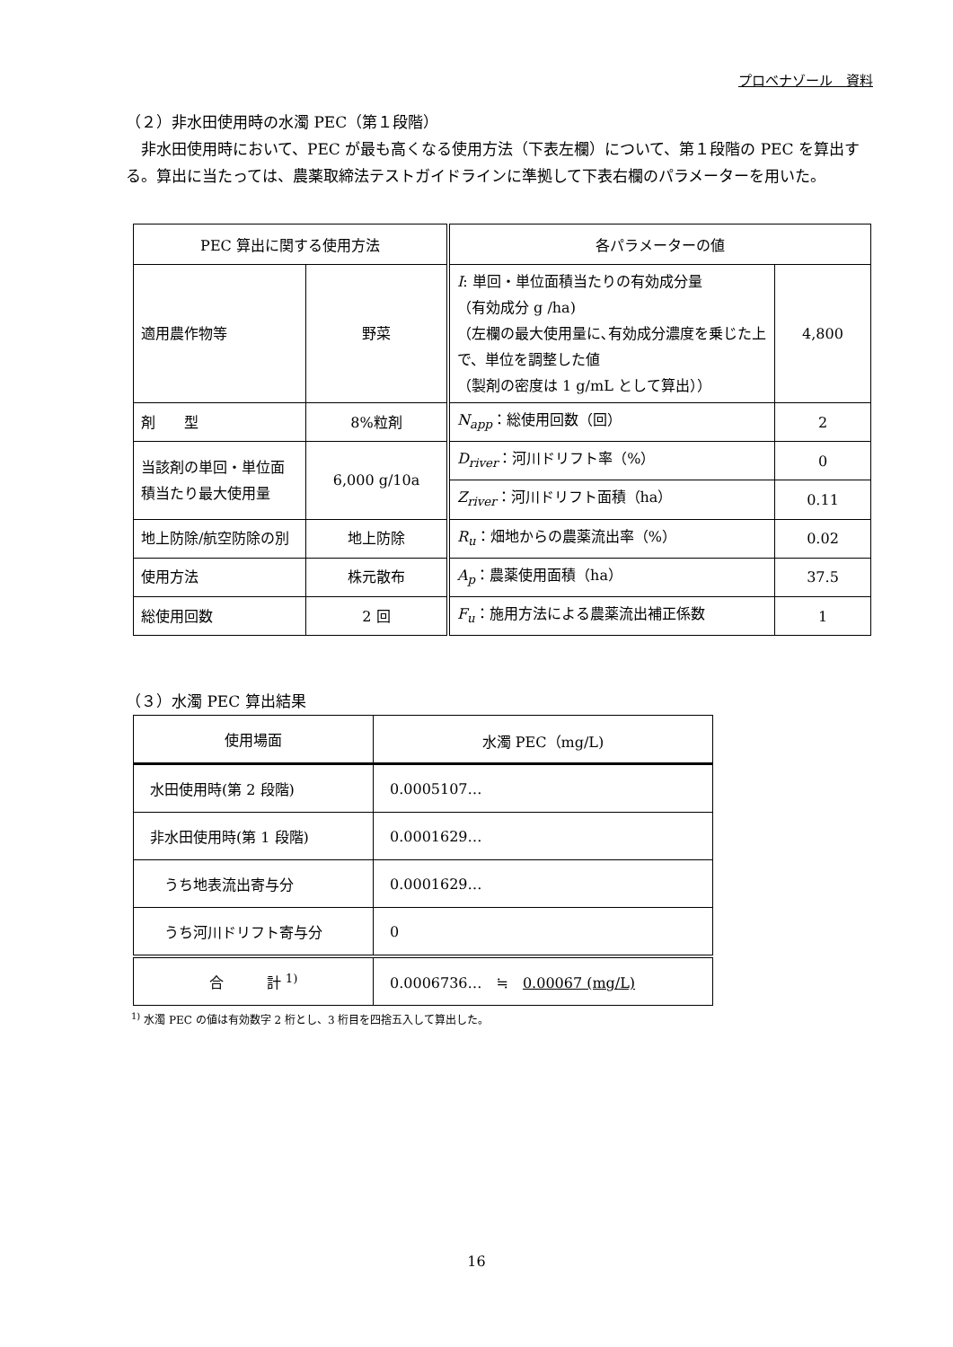プロベナゾール　資料
（２）非水田使用時の水濁 PEC（第１段階）
　非水田使用時において、PEC が最も高くなる使用方法（下表左欄）について、第１段階の PEC を算出する。算出に当たっては、農薬取締法テストガイドラインに準拠して下表右欄のパラメーターを用いた。
| PEC 算出に関する使用方法 | | 各パラメーターの値 | |
| --- | --- | --- | --- |
| 適用農作物等 | 野菜 | I : 単回・単位面積当たりの有効成分量 （有効成分 g /ha) （左欄の最大使用量に､有効成分濃度を乗じた上で、単位を調整した値 （製剤の密度は 1 g/mL として算出）） | 4,800 |
| 剤 型 | 8%粒剤 | N<sub>app</sub> ：総使用回数（回） | 2 |
| 当該剤の単回・単位面積当たり最大使用量 | 6,000 g/10a | D<sub>river</sub> ：河川ドリフト率（%） | 0 |
| | | Z<sub>river</sub> ：河川ドリフト面積（ha） | 0.11 |
| 地上防除/航空防除の別 | 地上防除 | R<sub>u</sub> ：畑地からの農薬流出率（%） | 0.02 |
| 使用方法 | 株元散布 | A<sub>p</sub> ：農薬使用面積（ha） | 37.5 |
| 総使用回数 | 2 回 | F<sub>u</sub> ：施用方法による農薬流出補正係数 | 1 |
（３）水濁 PEC 算出結果
| 使用場面 | 水濁 PEC（mg/L) |
| --- | --- |
| 水田使用時(第 2 段階) | 0.0005107… |
| 非水田使用時(第 1 段階) | 0.0001629… |
| うち地表流出寄与分 | 0.0001629… |
| うち河川ドリフト寄与分 | 0 |
| 合 計 <sup>1)</sup> | 0.0006736… ≒ 0.00067 (mg/L) |
<sup>1)</sup> 水濁 PEC の値は有効数字 2 桁とし、3 桁目を四捨五入して算出した。
16